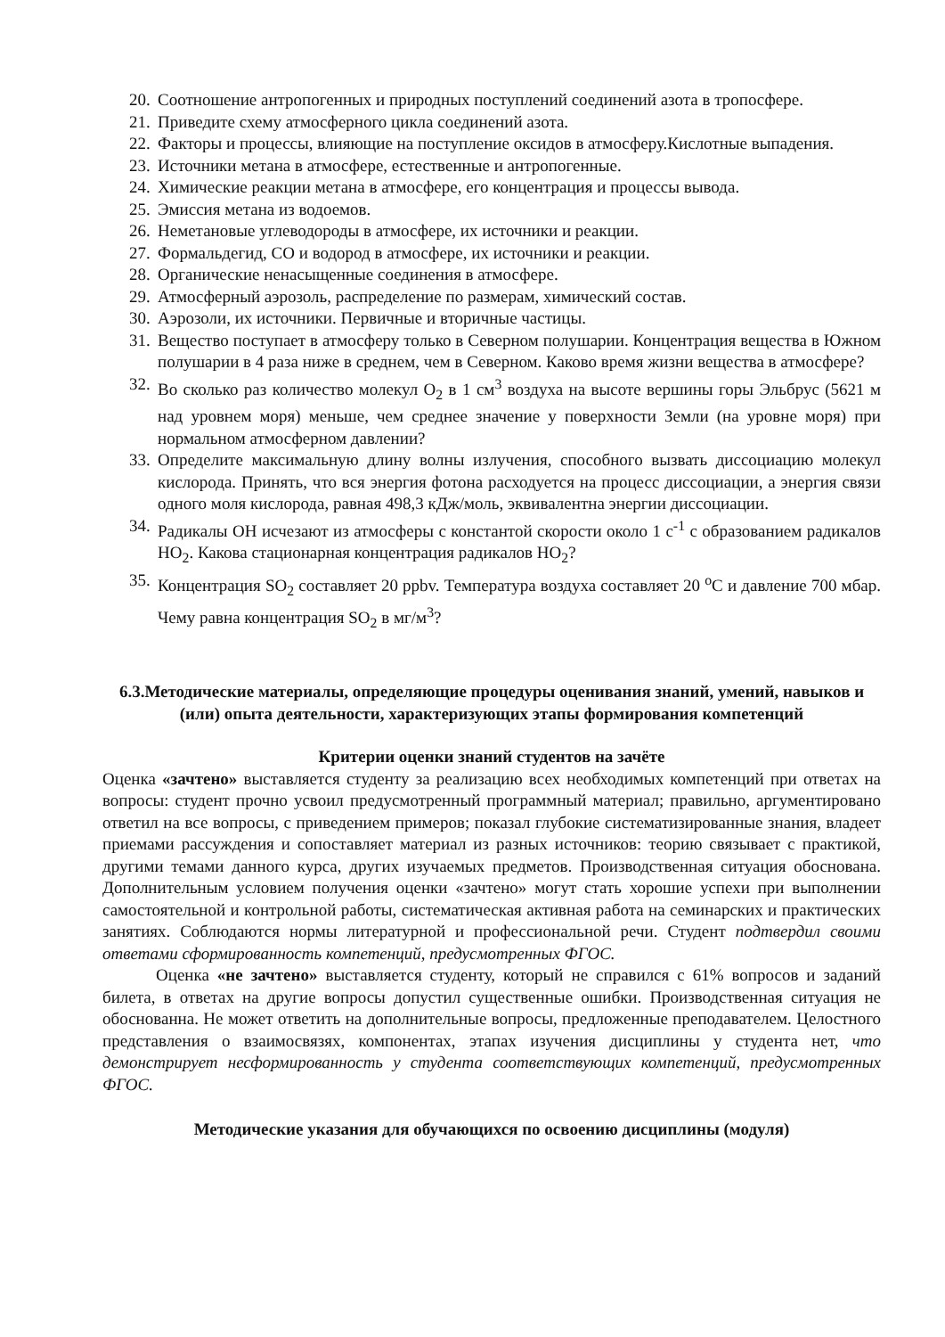20. Соотношение антропогенных и природных поступлений соединений азота в тропосфере.
21. Приведите схему атмосферного цикла соединений азота.
22. Факторы и процессы, влияющие на поступление оксидов в атмосферу.Кислотные выпадения.
23. Источники метана в атмосфере, естественные и антропогенные.
24. Химические реакции метана в атмосфере, его концентрация и процессы вывода.
25. Эмиссия метана из водоемов.
26. Неметановые углеводороды в атмосфере, их источники и реакции.
27. Формальдегид, СО и водород в атмосфере, их источники и реакции.
28. Органические ненасыщенные соединения в атмосфере.
29. Атмосферный аэрозоль, распределение по размерам, химический состав.
30. Аэрозоли, их источники. Первичные и вторичные частицы.
31. Вещество поступает в атмосферу только в Северном полушарии. Концентрация вещества в Южном полушарии в 4 раза ниже в среднем, чем в Северном. Каково время жизни вещества в атмосфере?
32. Во сколько раз количество молекул O<sub>2</sub> в 1 см<sup>3</sup> воздуха на высоте вершины горы Эльбрус (5621 м над уровнем моря) меньше, чем среднее значение у поверхности Земли (на уровне моря) при нормальном атмосферном давлении?
33. Определите максимальную длину волны излучения, способного вызвать диссоциацию молекул кислорода. Принять, что вся энергия фотона расходуется на процесс диссоциации, а энергия связи одного моля кислорода, равная 498,3 кДж/моль, эквивалентна энергии диссоциации.
34. Радикалы OH исчезают из атмосферы с константой скорости около 1 с<sup>-1</sup> с образованием радикалов HO<sub>2</sub>. Какова стационарная концентрация радикалов HO<sub>2</sub>?
35. Концентрация SO<sub>2</sub> составляет 20 ppbv. Температура воздуха составляет 20 <sup>o</sup>C и давление 700 мбар. Чему равна концентрация SO<sub>2</sub> в мг/м<sup>3</sup>?
6.3.Методические материалы, определяющие процедуры оценивания знаний, умений, навыков и (или) опыта деятельности, характеризующих этапы формирования компетенций
Критерии оценки знаний студентов на зачёте
Оценка «зачтено» выставляется студенту за реализацию всех необходимых компетенций при ответах на вопросы: студент прочно усвоил предусмотренный программный материал; правильно, аргументировано ответил на все вопросы, с приведением примеров; показал глубокие систематизированные знания, владеет приемами рассуждения и сопоставляет материал из разных источников: теорию связывает с практикой, другими темами данного курса, других изучаемых предметов. Производственная ситуация обоснована. Дополнительным условием получения оценки «зачтено» могут стать хорошие успехи при выполнении самостоятельной и контрольной работы, систематическая активная работа на семинарских и практических занятиях. Соблюдаются нормы литературной и профессиональной речи. Студент подтвердил своими ответами сформированность компетенций, предусмотренных ФГОС.
Оценка «не зачтено» выставляется студенту, который не справился с 61% вопросов и заданий билета, в ответах на другие вопросы допустил существенные ошибки. Производственная ситуация не обоснованна. Не может ответить на дополнительные вопросы, предложенные преподавателем. Целостного представления о взаимосвязях, компонентах, этапах изучения дисциплины у студента нет, что демонстрирует несформированность у студента соответствующих компетенций, предусмотренных ФГОС.
Методические указания для обучающихся по освоению дисциплины (модуля)